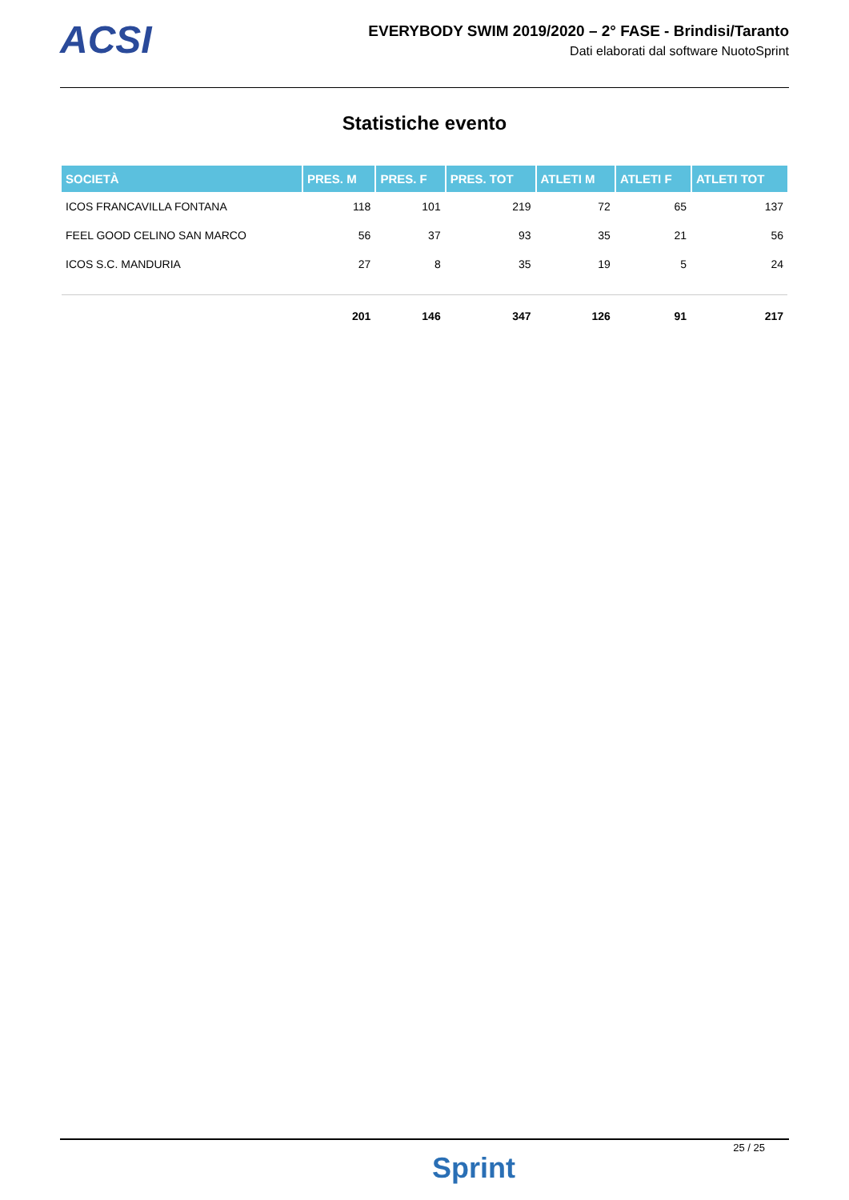ACSI
EVERYBODY SWIM 2019/2020 – 2° FASE - Brindisi/Taranto
Dati elaborati dal software NuotoSprint
Statistiche evento
| SOCIETÀ | PRES. M | PRES. F | PRES. TOT | ATLETI M | ATLETI F | ATLETI TOT |
| --- | --- | --- | --- | --- | --- | --- |
| ICOS FRANCAVILLA FONTANA | 118 | 101 | 219 | 72 | 65 | 137 |
| FEEL GOOD CELINO SAN MARCO | 56 | 37 | 93 | 35 | 21 | 56 |
| ICOS S.C. MANDURIA | 27 | 8 | 35 | 19 | 5 | 24 |
| | 201 | 146 | 347 | 126 | 91 | 217 |
Sprint
25 / 25